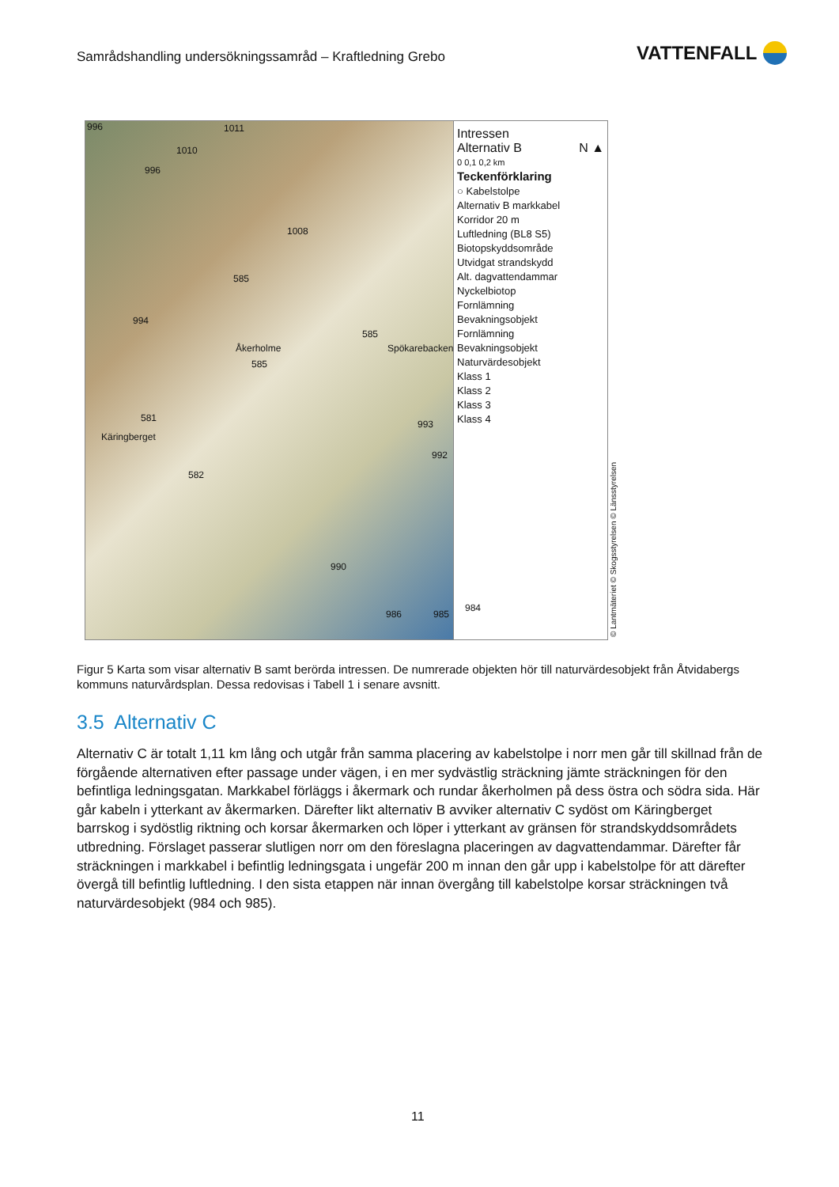Samrådshandling undersökningssamråd – Kraftledning Grebo
VATTENFALL
996 1011
1010
996
1008
585
994
585
Spökarebacken Åkerholme
585
581
Käringberget
993
992
582
990
986 985
984
Intressen
Alternativ B N ▲
0 0,1 0,2 km
Teckenförklaring
○ Kabelstolpe
Alternativ B markkabel
Korridor 20 m
Luftledning (BL8 S5)
Biotopskyddsområde
Utvidgat strandskydd
Alt. dagvattendammar
Nyckelbiotop
Fornlämning
Bevakningsobjekt
Fornlämning
Bevakningsobjekt
Naturvärdesobjekt
Klass 1
Klass 2
Klass 3
Klass 4
© Lantmäteriet © Skogsstyrelsen © Länsstyrelsen
Figur 5 Karta som visar alternativ B samt berörda intressen. De numrerade objekten hör till naturvärdesobjekt från Åtvidabergs kommuns naturvårdsplan. Dessa redovisas i Tabell 1 i senare avsnitt.
3.5 Alternativ C
Alternativ C är totalt 1,11 km lång och utgår från samma placering av kabelstolpe i norr men går till skillnad från de förgående alternativen efter passage under vägen, i en mer sydvästlig sträckning jämte sträckningen för den befintliga ledningsgatan. Markkabel förläggs i åkermark och rundar åkerholmen på dess östra och södra sida. Här går kabeln i ytterkant av åkermarken. Därefter likt alternativ B avviker alternativ C sydöst om Käringberget barrskog i sydöstlig riktning och korsar åkermarken och löper i ytterkant av gränsen för strandskyddsområdets utbredning. Förslaget passerar slutligen norr om den föreslagna placeringen av dagvattendammar. Därefter får sträckningen i markkabel i befintlig ledningsgata i ungefär 200 m innan den går upp i kabelstolpe för att därefter övergå till befintlig luftledning. I den sista etappen när innan övergång till kabelstolpe korsar sträckningen två naturvärdesobjekt (984 och 985).
11